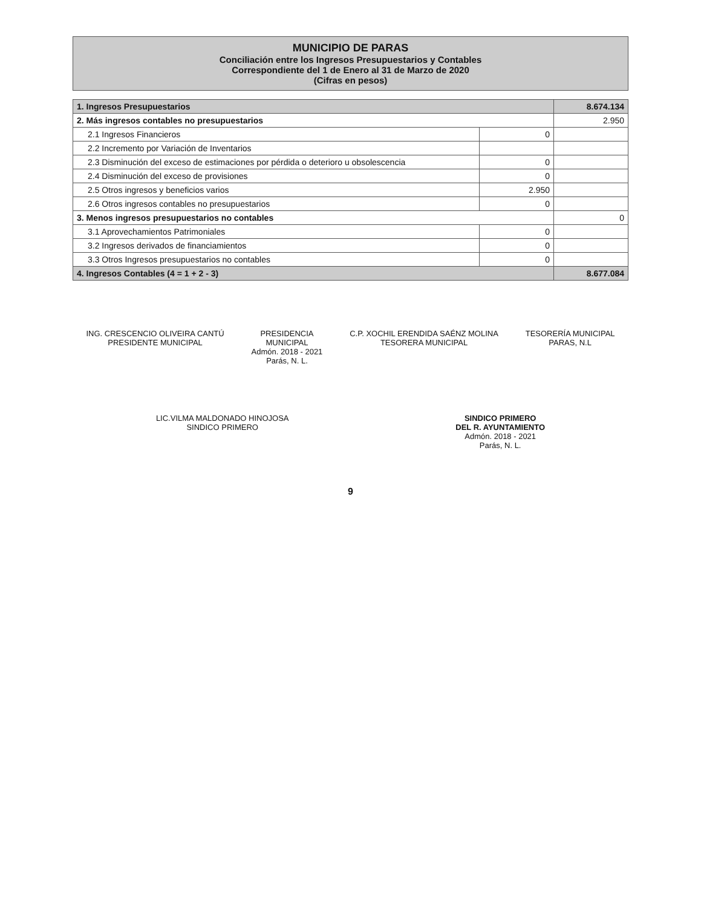MUNICIPIO DE PARAS
Conciliación entre los Ingresos Presupuestarios y Contables
Correspondiente del 1 de Enero al 31 de Marzo de 2020
(Cifras en pesos)
| 1. Ingresos Presupuestarios | | 8.674.134 |
| 2. Más ingresos contables no presupuestarios | | 2.950 |
| 2.1 Ingresos Financieros | 0 | |
| 2.2 Incremento por Variación de Inventarios | | |
| 2.3 Disminución del exceso de estimaciones por pérdida o deterioro u obsolescencia | 0 | |
| 2.4 Disminución del exceso de provisiones | 0 | |
| 2.5 Otros ingresos y beneficios varios | 2.950 | |
| 2.6 Otros ingresos contables no presupuestarios | 0 | |
| 3. Menos ingresos presupuestarios no contables | | 0 |
| 3.1 Aprovechamientos Patrimoniales | 0 | |
| 3.2 Ingresos derivados de financiamientos | 0 | |
| 3.3 Otros Ingresos presupuestarios no contables | 0 | |
| 4. Ingresos Contables (4 = 1 + 2 - 3) | | 8.677.084 |
ING. CRESCENCIO OLIVEIRA CANTÚ
PRESIDENTE MUNICIPAL
PRESIDENCIA
MUNICIPAL
Admón. 2018 - 2021
Parás, N. L.
C.P. XOCHIL ERENDIDA SAÉNZ MOLINA
TESORERA MUNICIPAL
TESORERÍA MUNICIPAL
PARAS, N.L
LIC.VILMA MALDONADO HINOJOSA
SINDICO PRIMERO
SINDICO PRIMERO
DEL R. AYUNTAMIENTO
Admón. 2018 - 2021
Parás, N. L.
9